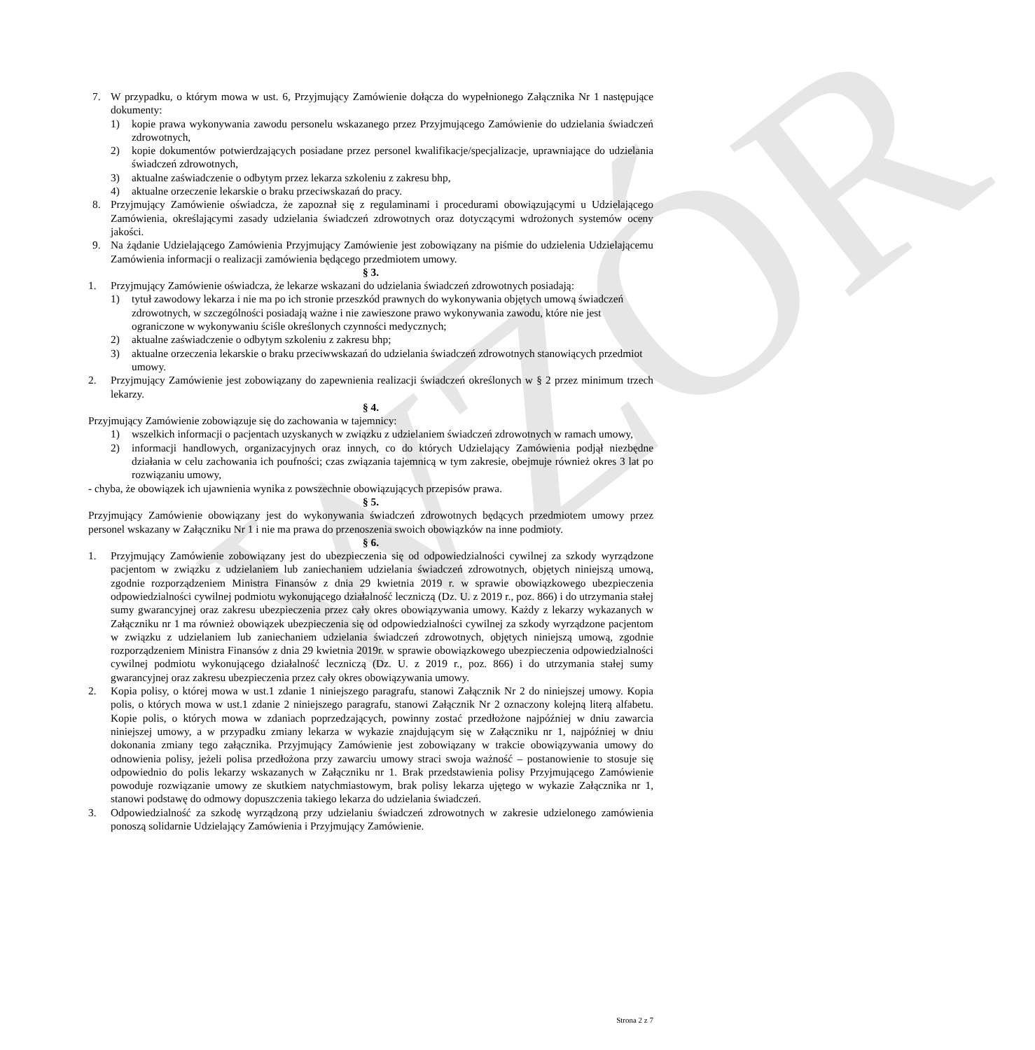WZÓR
7. W przypadku, o którym mowa w ust. 6, Przyjmujący Zamówienie dołącza do wypełnionego Załącznika Nr 1 następujące dokumenty:
1) kopie prawa wykonywania zawodu personelu wskazanego przez Przyjmującego Zamówienie do udzielania świadczeń zdrowotnych,
2) kopie dokumentów potwierdzających posiadane przez personel kwalifikacje/specjalizacje, uprawniające do udzielania świadczeń zdrowotnych,
3) aktualne zaświadczenie o odbytym przez lekarza szkoleniu z zakresu bhp,
4) aktualne orzeczenie lekarskie o braku przeciwskazań do pracy.
8. Przyjmujący Zamówienie oświadcza, że zapoznał się z regulaminami i procedurami obowiązującymi u Udzielającego Zamówienia, określającymi zasady udzielania świadczeń zdrowotnych oraz dotyczącymi wdrożonych systemów oceny jakości.
9. Na żądanie Udzielającego Zamówienia Przyjmujący Zamówienie jest zobowiązany na piśmie do udzielenia Udzielającemu Zamówienia informacji o realizacji zamówienia będącego przedmiotem umowy.
§ 3.
1. Przyjmujący Zamówienie oświadcza, że lekarze wskazani do udzielania świadczeń zdrowotnych posiadają:
1) tytuł zawodowy lekarza i nie ma po ich stronie przeszkód prawnych do wykonywania objętych umową świadczeń zdrowotnych, w szczególności posiadają ważne i nie zawieszone prawo wykonywania zawodu, które nie jest ograniczone w wykonywaniu ściśle określonych czynności medycznych;
2) aktualne zaświadczenie o odbytym szkoleniu z zakresu bhp;
3) aktualne orzeczenia lekarskie o braku przeciwwskazań do udzielania świadczeń zdrowotnych stanowiących przedmiot umowy.
2. Przyjmujący Zamówienie jest zobowiązany do zapewnienia realizacji świadczeń określonych w § 2 przez minimum trzech lekarzy.
§ 4.
Przyjmujący Zamówienie zobowiązuje się do zachowania w tajemnicy:
1) wszelkich informacji o pacjentach uzyskanych w związku z udzielaniem świadczeń zdrowotnych w ramach umowy,
2) informacji handlowych, organizacyjnych oraz innych, co do których Udzielający Zamówienia podjął niezbędne działania w celu zachowania ich poufności; czas związania tajemnicą w tym zakresie, obejmuje również okres 3 lat po rozwiązaniu umowy,
- chyba, że obowiązek ich ujawnienia wynika z powszechnie obowiązujących przepisów prawa.
§ 5.
Przyjmujący Zamówienie obowiązany jest do wykonywania świadczeń zdrowotnych będących przedmiotem umowy przez personel wskazany w Załączniku Nr 1 i nie ma prawa do przenoszenia swoich obowiązków na inne podmioty.
§ 6.
1. Przyjmujący Zamówienie zobowiązany jest do ubezpieczenia się od odpowiedzialności cywilnej za szkody wyrządzone pacjentom w związku z udzielaniem lub zaniechaniem udzielania świadczeń zdrowotnych, objętych niniejszą umową, zgodnie rozporządzeniem Ministra Finansów z dnia 29 kwietnia 2019 r. w sprawie obowiązkowego ubezpieczenia odpowiedzialności cywilnej podmiotu wykonującego działalność leczniczą (Dz. U. z 2019 r., poz. 866) i do utrzymania stałej sumy gwarancyjnej oraz zakresu ubezpieczenia przez cały okres obowiązywania umowy. Każdy z lekarzy wykazanych w Załączniku nr 1 ma również obowiązek ubezpieczenia się od odpowiedzialności cywilnej za szkody wyrządzone pacjentom w związku z udzielaniem lub zaniechaniem udzielania świadczeń zdrowotnych, objętych niniejszą umową, zgodnie rozporządzeniem Ministra Finansów z dnia 29 kwietnia 2019r. w sprawie obowiązkowego ubezpieczenia odpowiedzialności cywilnej podmiotu wykonującego działalność leczniczą (Dz. U. z 2019 r., poz. 866) i do utrzymania stałej sumy gwarancyjnej oraz zakresu ubezpieczenia przez cały okres obowiązywania umowy.
2. Kopia polisy, o której mowa w ust.1 zdanie 1 niniejszego paragrafu, stanowi Załącznik Nr 2 do niniejszej umowy. Kopia polis, o których mowa w ust.1 zdanie 2 niniejszego paragrafu, stanowi Załącznik Nr 2 oznaczony kolejną literą alfabetu. Kopie polis, o których mowa w zdaniach poprzedzających, powinny zostać przedłożone najpóźniej w dniu zawarcia niniejszej umowy, a w przypadku zmiany lekarza w wykazie znajdującym się w Załączniku nr 1, najpóźniej w dniu dokonania zmiany tego załącznika. Przyjmujący Zamówienie jest zobowiązany w trakcie obowiązywania umowy do odnowienia polisy, jeżeli polisa przedłożona przy zawarciu umowy straci swoja ważność – postanowienie to stosuje się odpowiednio do polis lekarzy wskazanych w Załączniku nr 1. Brak przedstawienia polisy Przyjmującego Zamówienie powoduje rozwiązanie umowy ze skutkiem natychmiastowym, brak polisy lekarza ujętego w wykazie Załącznika nr 1, stanowi podstawę do odmowy dopuszczenia takiego lekarza do udzielania świadczeń.
3. Odpowiedzialność za szkodę wyrządzoną przy udzielaniu świadczeń zdrowotnych w zakresie udzielonego zamówienia ponoszą solidarnie Udzielający Zamówienia i Przyjmujący Zamówienie.
Strona 2 z 7